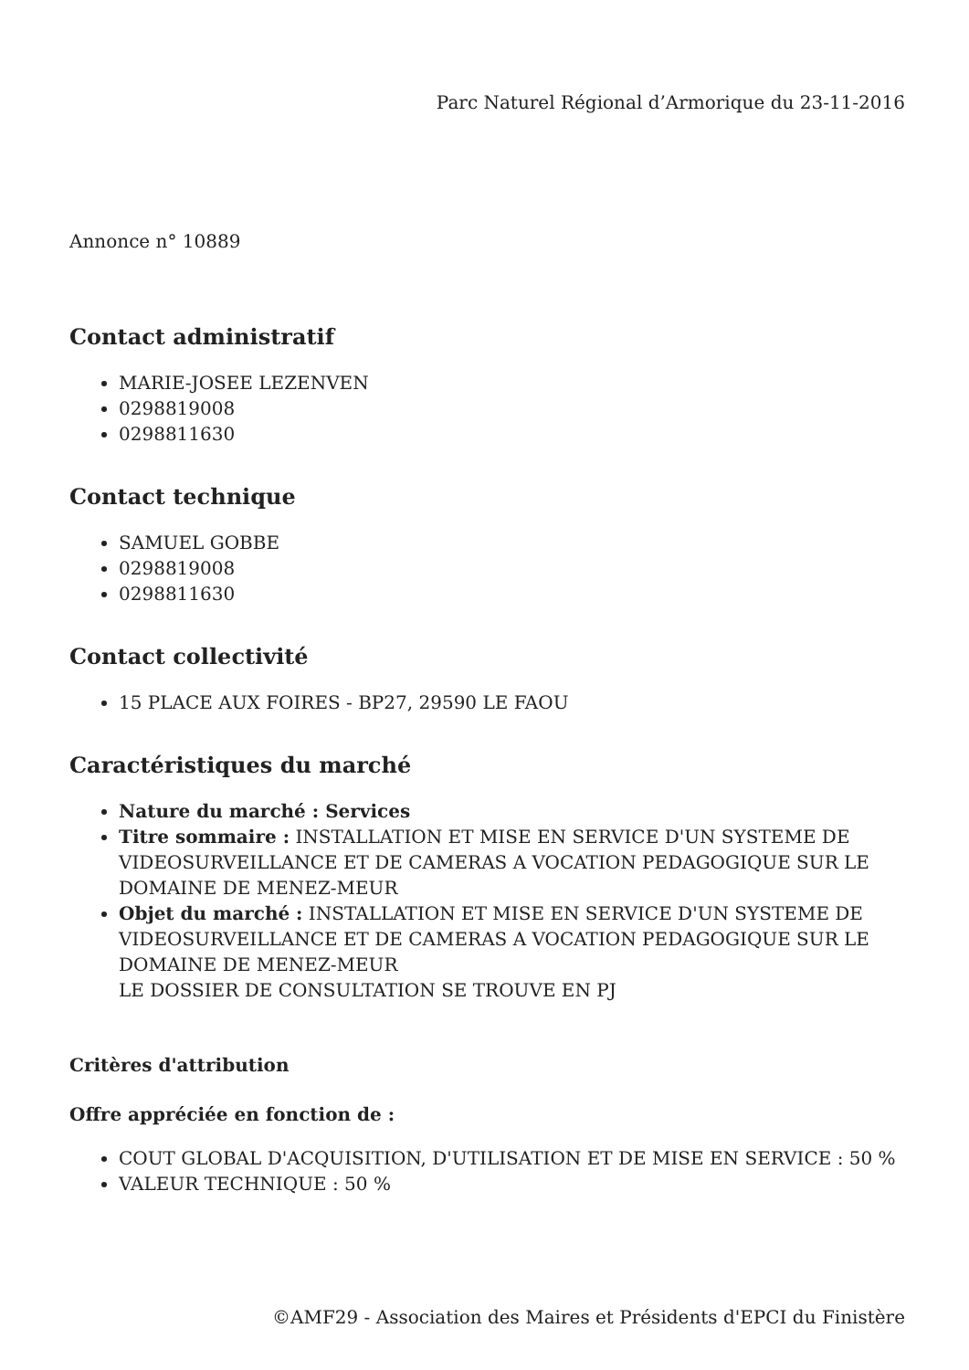Parc Naturel Régional d’Armorique du 23-11-2016
Annonce n° 10889
Contact administratif
MARIE-JOSEE LEZENVEN
0298819008
0298811630
Contact technique
SAMUEL GOBBE
0298819008
0298811630
Contact collectivité
15 PLACE AUX FOIRES - BP27, 29590 LE FAOU
Caractéristiques du marché
Nature du marché : Services
Titre sommaire : INSTALLATION ET MISE EN SERVICE D'UN SYSTEME DE VIDEOSURVEILLANCE ET DE CAMERAS A VOCATION PEDAGOGIQUE SUR LE DOMAINE DE MENEZ-MEUR
Objet du marché : INSTALLATION ET MISE EN SERVICE D'UN SYSTEME DE VIDEOSURVEILLANCE ET DE CAMERAS A VOCATION PEDAGOGIQUE SUR LE DOMAINE DE MENEZ-MEUR
LE DOSSIER DE CONSULTATION SE TROUVE EN PJ
Critères d'attribution
Offre appréciée en fonction de :
COUT GLOBAL D'ACQUISITION, D'UTILISATION ET DE MISE EN SERVICE : 50 %
VALEUR TECHNIQUE : 50 %
©AMF29 - Association des Maires et Présidents d'EPCI du Finistère